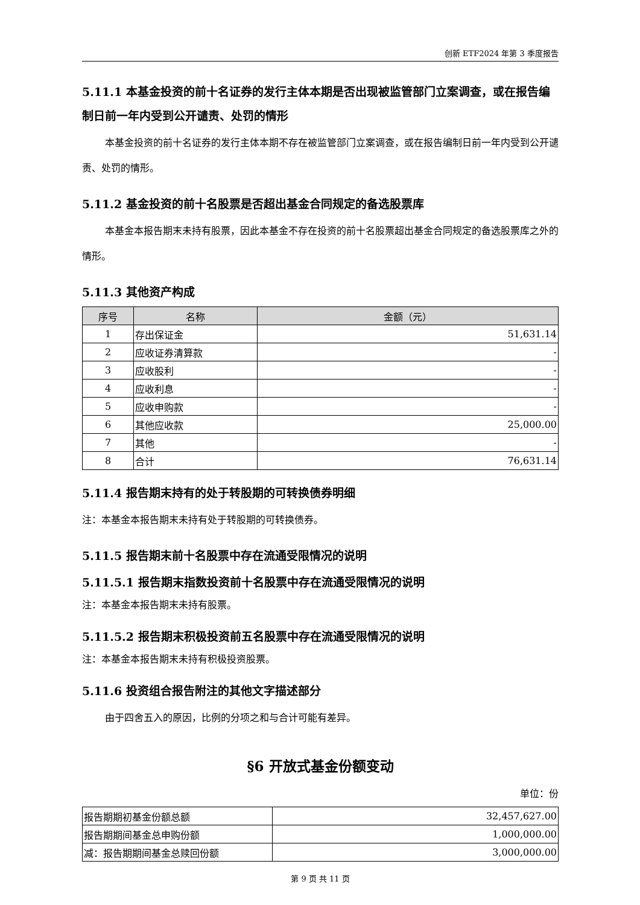创新 ETF2024 年第 3 季度报告
5.11.1 本基金投资的前十名证券的发行主体本期是否出现被监管部门立案调查，或在报告编制日前一年内受到公开谴责、处罚的情形
本基金投资的前十名证券的发行主体本期不存在被监管部门立案调查，或在报告编制日前一年内受到公开谴责、处罚的情形。
5.11.2 基金投资的前十名股票是否超出基金合同规定的备选股票库
本基金本报告期末未持有股票，因此本基金不存在投资的前十名股票超出基金合同规定的备选股票库之外的情形。
5.11.3 其他资产构成
| 序号 | 名称 | 金额（元） |
| --- | --- | --- |
| 1 | 存出保证金 | 51,631.14 |
| 2 | 应收证券清算款 | - |
| 3 | 应收股利 | - |
| 4 | 应收利息 | - |
| 5 | 应收申购款 | - |
| 6 | 其他应收款 | 25,000.00 |
| 7 | 其他 | - |
| 8 | 合计 | 76,631.14 |
5.11.4 报告期末持有的处于转股期的可转换债券明细
注：本基金本报告期末未持有处于转股期的可转换债券。
5.11.5 报告期末前十名股票中存在流通受限情况的说明
5.11.5.1 报告期末指数投资前十名股票中存在流通受限情况的说明
注：本基金本报告期末未持有股票。
5.11.5.2 报告期末积极投资前五名股票中存在流通受限情况的说明
注：本基金本报告期末未持有积极投资股票。
5.11.6 投资组合报告附注的其他文字描述部分
由于四舍五入的原因，比例的分项之和与合计可能有差异。
§6 开放式基金份额变动
单位：份
| 报告期期初基金份额总额 | 32,457,627.00 |
| 报告期期间基金总申购份额 | 1,000,000.00 |
| 减：报告期期间基金总赎回份额 | 3,000,000.00 |
第 9 页 共 11 页